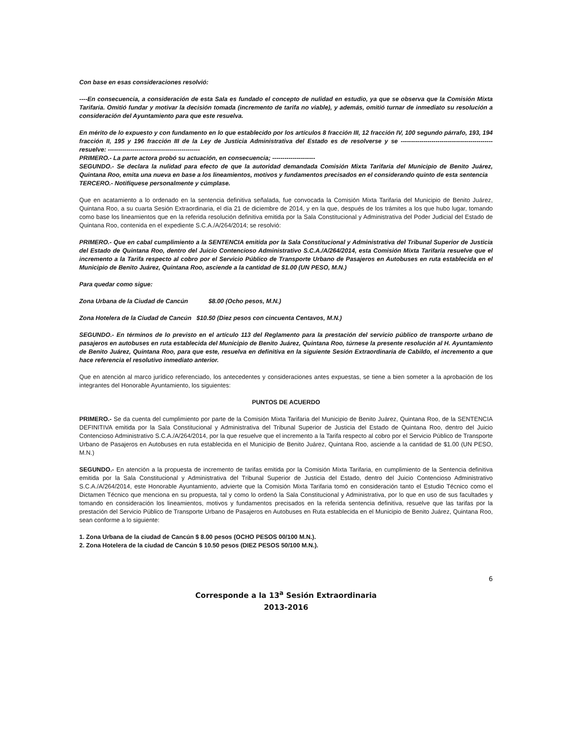Con base en esas consideraciones resolvió:
----En consecuencia, a consideración de esta Sala es fundado el concepto de nulidad en estudio, ya que se observa que la Comisión Mixta Tarifaria. Omitió fundar y motivar la decisión tomada (incremento de tarifa no viable), y además, omitió turnar de inmediato su resolución a consideración del Ayuntamiento para que este resuelva.
En mérito de lo expuesto y con fundamento en lo que establecido por los artículos 8 fracción III, 12 fracción IV, 100 segundo párrafo, 193, 194 fracción II, 195 y 196 fracción III de la Ley de Justicia Administrativa del Estado es de resolverse y se ---------------------------------------------resuelve: ---------------------------------------------
PRIMERO.- La parte actora probó su actuación, en consecuencia; ---------------------
SEGUNDO.- Se declara la nulidad para efecto de que la autoridad demandada Comisión Mixta Tarifaria del Municipio de Benito Juárez, Quintana Roo, emita una nueva en base a los lineamientos, motivos y fundamentos precisados en el considerando quinto de esta sentencia
TERCERO.- Notifíquese personalmente y cúmplase.
Que en acatamiento a lo ordenado en la sentencia definitiva señalada, fue convocada la Comisión Mixta Tarifaria del Municipio de Benito Juárez, Quintana Roo, a su cuarta Sesión Extraordinaria, el día 21 de diciembre de 2014, y en la que, después de los trámites a los que hubo lugar, tomando como base los lineamientos que en la referida resolución definitiva emitida por la Sala Constitucional y Administrativa del Poder Judicial del Estado de Quintana Roo, contenida en el expediente S.C.A./A/264/2014; se resolvió:
PRIMERO.- Que en cabal cumplimiento a la SENTENCIA emitida por la Sala Constitucional y Administrativa del Tribunal Superior de Justicia del Estado de Quintana Roo, dentro del Juicio Contencioso Administrativo S.C.A./A/264/2014, esta Comisión Mixta Tarifaria resuelve que el incremento a la Tarifa respecto al cobro por el Servicio Público de Transporte Urbano de Pasajeros en Autobuses en ruta establecida en el Municipio de Benito Juárez, Quintana Roo, asciende a la cantidad de $1.00 (UN PESO, M.N.)
Para quedar como sigue:
Zona Urbana de la Ciudad de Cancún $8.00 (Ocho pesos, M.N.)
Zona Hotelera de la Ciudad de Cancún $10.50 (Diez pesos con cincuenta Centavos, M.N.)
SEGUNDO.- En términos de lo previsto en el artículo 113 del Reglamento para la prestación del servicio público de transporte urbano de pasajeros en autobuses en ruta establecida del Municipio de Benito Juárez, Quintana Roo, túrnese la presente resolución al H. Ayuntamiento de Benito Juárez, Quintana Roo, para que este, resuelva en definitiva en la siguiente Sesión Extraordinaria de Cabildo, el incremento a que hace referencia el resolutivo inmediato anterior.
Que en atención al marco jurídico referenciado, los antecedentes y consideraciones antes expuestas, se tiene a bien someter a la aprobación de los integrantes del Honorable Ayuntamiento, los siguientes:
PUNTOS DE ACUERDO
PRIMERO.- Se da cuenta del cumplimiento por parte de la Comisión Mixta Tarifaria del Municipio de Benito Juárez, Quintana Roo, de la SENTENCIA DEFINITIVA emitida por la Sala Constitucional y Administrativa del Tribunal Superior de Justicia del Estado de Quintana Roo, dentro del Juicio Contencioso Administrativo S.C.A./A/264/2014, por la que resuelve que el incremento a la Tarifa respecto al cobro por el Servicio Público de Transporte Urbano de Pasajeros en Autobuses en ruta establecida en el Municipio de Benito Juárez, Quintana Roo, asciende a la cantidad de $1.00 (UN PESO, M.N.)
SEGUNDO.- En atención a la propuesta de incremento de tarifas emitida por la Comisión Mixta Tarifaria, en cumplimiento de la Sentencia definitiva emitida por la Sala Constitucional y Administrativa del Tribunal Superior de Justicia del Estado, dentro del Juicio Contencioso Administrativo S.C.A./A/264/2014, este Honorable Ayuntamiento, advierte que la Comisión Mixta Tarifaria tomó en consideración tanto el Estudio Técnico como el Dictamen Técnico que menciona en su propuesta, tal y como lo ordenó la Sala Constitucional y Administrativa, por lo que en uso de sus facultades y tomando en consideración los lineamientos, motivos y fundamentos precisados en la referida sentencia definitiva, resuelve que las tarifas por la prestación del Servicio Público de Transporte Urbano de Pasajeros en Autobuses en Ruta establecida en el Municipio de Benito Juárez, Quintana Roo, sean conforme a lo siguiente:
1. Zona Urbana de la ciudad de Cancún $ 8.00 pesos (OCHO PESOS 00/100 M.N.).
2. Zona Hotelera de la ciudad de Cancún $ 10.50 pesos (DIEZ PESOS 50/100 M.N.).
6
Corresponde a la 13<sup>a</sup> Sesión Extraordinaria
2013-2016